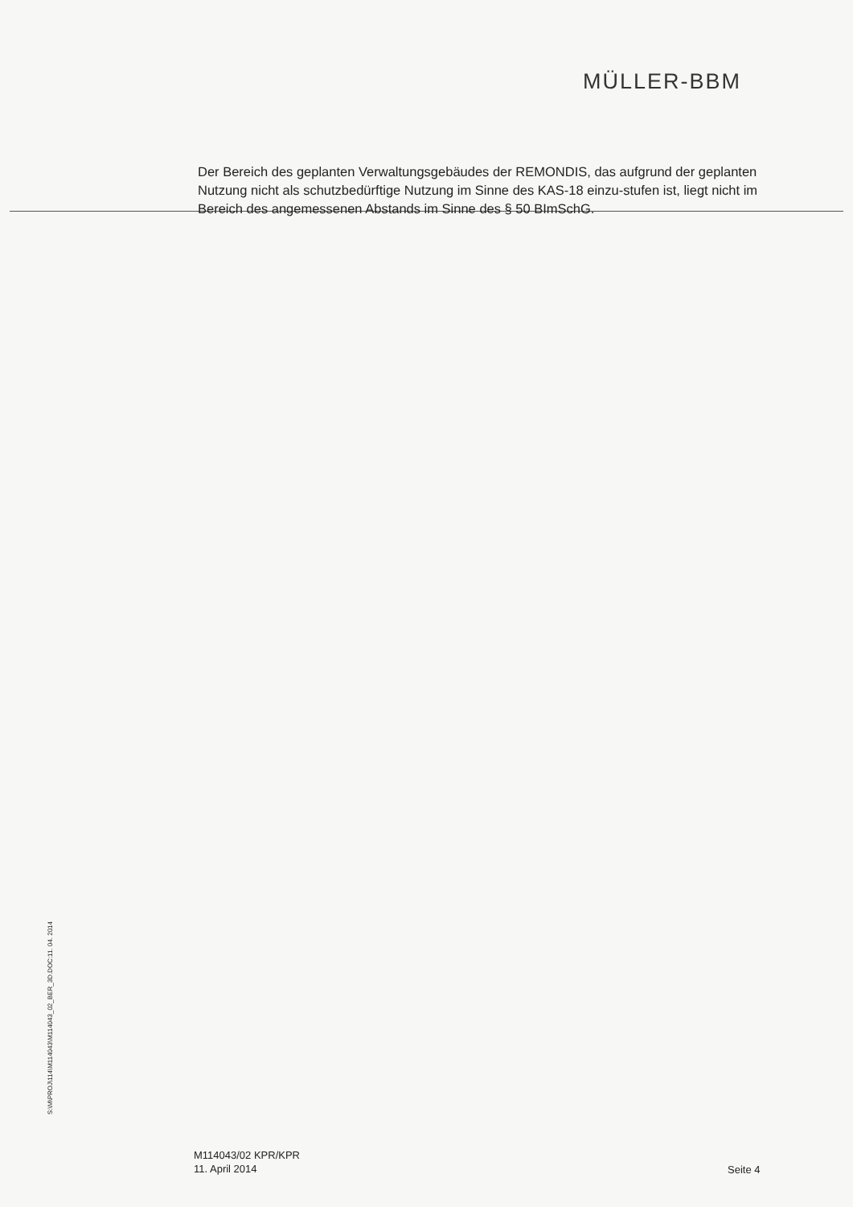MÜLLER-BBM
Der Bereich des geplanten Verwaltungsgebäudes der REMONDIS, das aufgrund der geplanten Nutzung nicht als schutzbedürftige Nutzung im Sinne des KAS-18 einzu-stufen ist, liegt nicht im Bereich des angemessenen Abstands im Sinne des § 50 BImSchG.
S:\M\PROJ\114\M114043\M114043_02_BER_3D.DOC:11. 04. 2014
M114043/02 KPR/KPR
11. April 2014
Seite 4